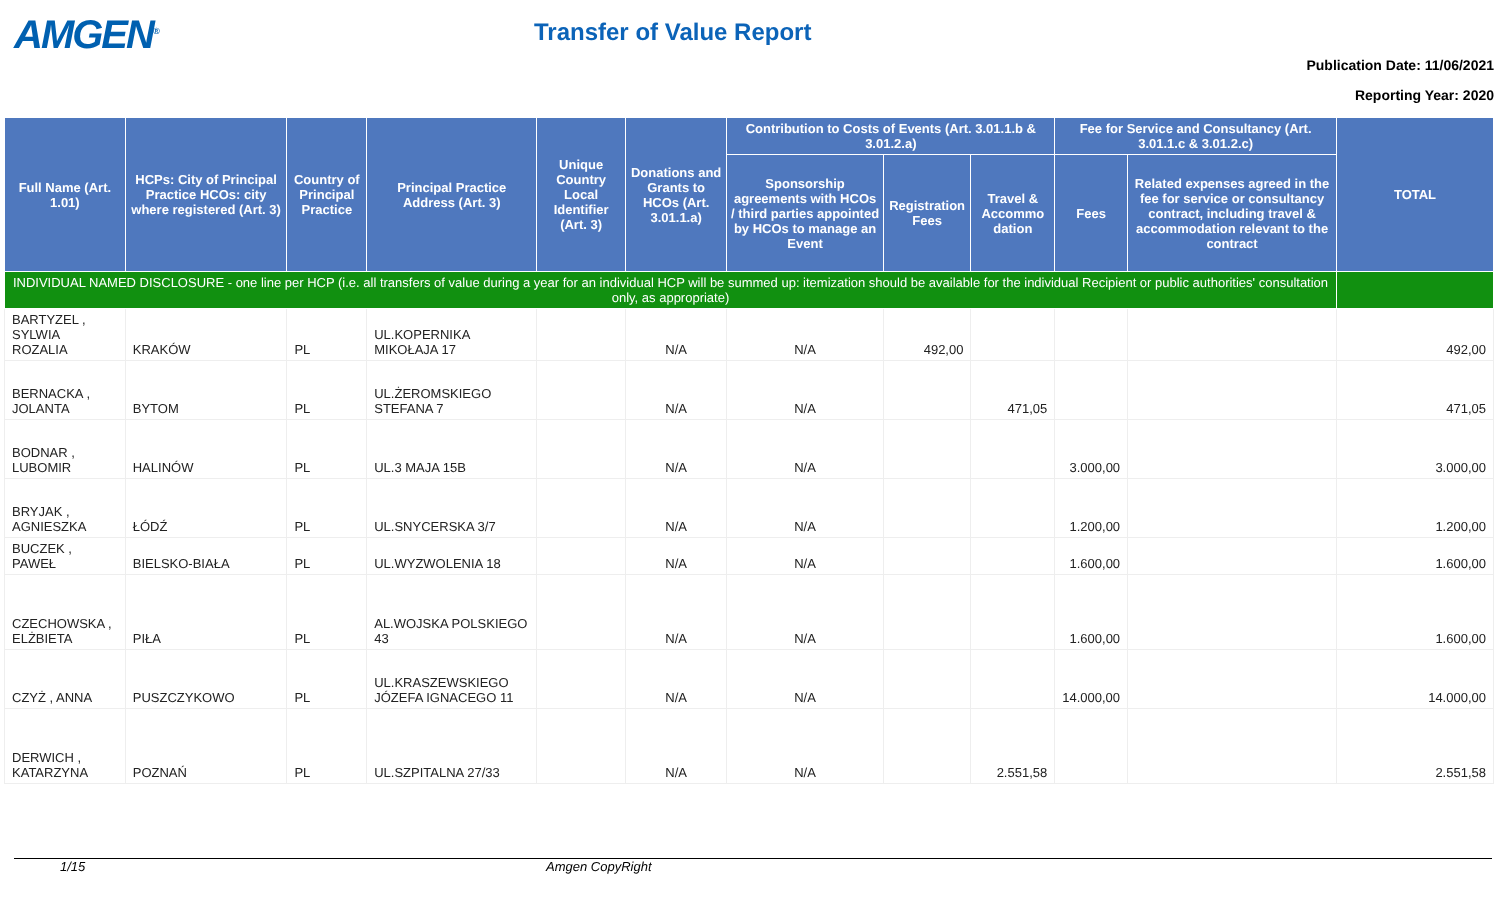AMGEN<sup>®</sup>
Transfer of Value Report
Publication Date: 11/06/2021
Reporting Year: 2020
| Full Name (Art. 1.01) | HCPs: City of Principal Practice HCOs: city where registered (Art. 3) | Country of Principal Practice | Principal Practice Address (Art. 3) | Unique Country Local Identifier (Art. 3) | Donations and Grants to HCOs (Art. 3.01.1.a) | Contribution to Costs of Events (Art. 3.01.1.b & 3.01.2.a) | | | Fee for Service and Consultancy (Art. 3.01.1.c & 3.01.2.c) | | TOTAL |
| --- | --- | --- | --- | --- | --- | --- | --- | --- | --- | --- | --- |
| | | | | | | Sponsorship agreements with HCOs / third parties appointed by HCOs to manage an Event | Registration Fees | Travel & Accommo dation | Fees | Related expenses agreed in the fee for service or consultancy contract, including travel & accommodation relevant to the contract | |
| INDIVIDUAL NAMED DISCLOSURE - one line per HCP (i.e. all transfers of value during a year for an individual HCP will be summed up: itemization should be available for the individual Recipient or public authorities' consultation only, as appropriate) | | | | | | | | | | | |
| BARTYZEL , SYLWIA ROZALIA | KRAKÓW | PL | UL.KOPERNIKA MIKOŁAJA 17 | | N/A | N/A | 492,00 | | | | 492,00 |
| BERNACKA , JOLANTA | BYTOM | PL | UL.ŻEROMSKIEGO STEFANA 7 | | N/A | N/A | | 471,05 | | | 471,05 |
| BODNAR , LUBOMIR | HALINÓW | PL | UL.3 MAJA 15B | | N/A | N/A | | | 3.000,00 | | 3.000,00 |
| BRYJAK , AGNIESZKA | ŁÓDŹ | PL | UL.SNYCERSKA 3/7 | | N/A | N/A | | | 1.200,00 | | 1.200,00 |
| BUCZEK , PAWEŁ | BIELSKO-BIAŁA | PL | UL.WYZWOLENIA 18 | | N/A | N/A | | | 1.600,00 | | 1.600,00 |
| CZECHOWSKA , ELŻBIETA | PIŁA | PL | AL.WOJSKA POLSKIEGO 43 | | N/A | N/A | | | 1.600,00 | | 1.600,00 |
| CZYŻ , ANNA | PUSZCZYKOWO | PL | UL.KRASZEWSKIEGO JÓZEFA IGNACEGO 11 | | N/A | N/A | | | 14.000,00 | | 14.000,00 |
| DERWICH , KATARZYNA | POZNAŃ | PL | UL.SZPITALNA 27/33 | | N/A | N/A | | 2.551,58 | | | 2.551,58 |
1/15 Amgen CopyRight